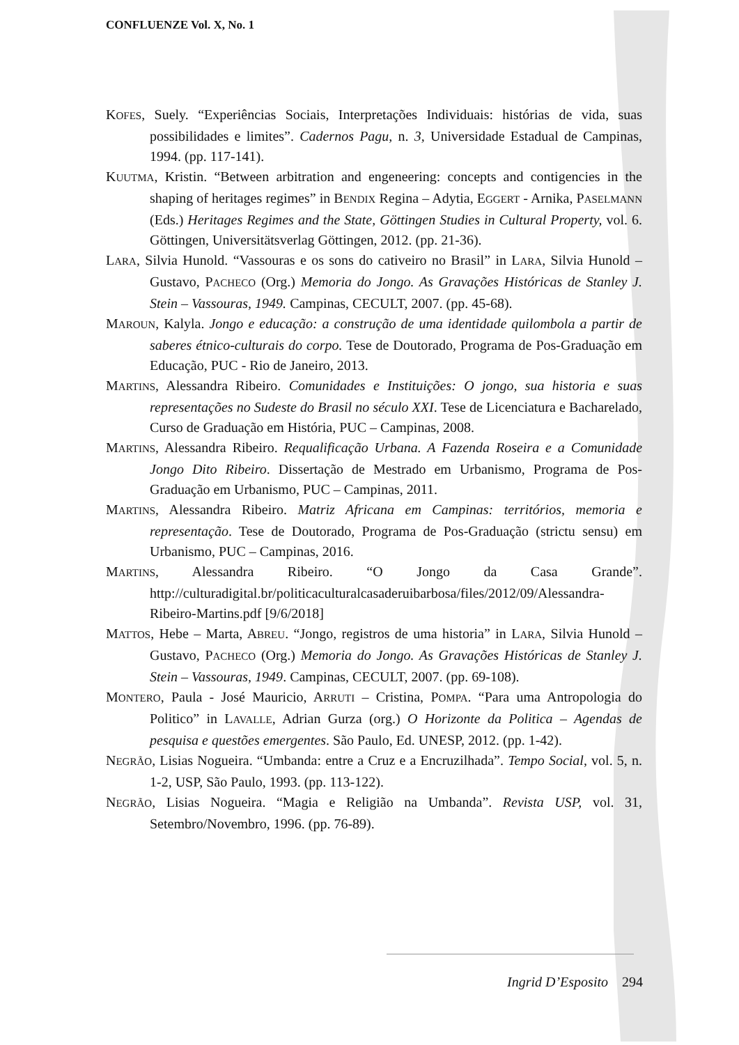CONFLUENZE Vol. X, No. 1
KOFES, Suely. “Experiências Sociais, Interpretações Individuais: histórias de vida, suas possibilidades e limites”. Cadernos Pagu, n. 3, Universidade Estadual de Campinas, 1994. (pp. 117-141).
KUUTMA, Kristin. “Between arbitration and engeneering: concepts and contigencies in the shaping of heritages regimes” in BENDIX Regina – Adytia, EGGERT - Arnika, PASELMANN (Eds.) Heritages Regimes and the State, Göttingen Studies in Cultural Property, vol. 6. Göttingen, Universitätsverlag Göttingen, 2012. (pp. 21-36).
LARA, Silvia Hunold. “Vassouras e os sons do cativeiro no Brasil” in LARA, Silvia Hunold – Gustavo, PACHECO (Org.) Memoria do Jongo. As Gravações Históricas de Stanley J. Stein – Vassouras, 1949. Campinas, CECULT, 2007. (pp. 45-68).
MAROUN, Kalyla. Jongo e educação: a construção de uma identidade quilombola a partir de saberes étnico-culturais do corpo. Tese de Doutorado, Programa de Pos-Graduação em Educação, PUC - Rio de Janeiro, 2013.
MARTINS, Alessandra Ribeiro. Comunidades e Instituições: O jongo, sua historia e suas representações no Sudeste do Brasil no século XXI. Tese de Licenciatura e Bacharelado, Curso de Graduação em História, PUC – Campinas, 2008.
MARTINS, Alessandra Ribeiro. Requalificação Urbana. A Fazenda Roseira e a Comunidade Jongo Dito Ribeiro. Dissertação de Mestrado em Urbanismo, Programa de Pos-Graduação em Urbanismo, PUC – Campinas, 2011.
MARTINS, Alessandra Ribeiro. Matriz Africana em Campinas: territórios, memoria e representação. Tese de Doutorado, Programa de Pos-Graduação (strictu sensu) em Urbanismo, PUC – Campinas, 2016.
MARTINS, Alessandra Ribeiro. “O Jongo da Casa Grande”. http://culturadigital.br/politicaculturalcasaderuibarbosa/files/2012/09/Alessandra-Ribeiro-Martins.pdf [9/6/2018]
MATTOS, Hebe – Marta, ABREU. “Jongo, registros de uma historia” in LARA, Silvia Hunold – Gustavo, PACHECO (Org.) Memoria do Jongo. As Gravações Históricas de Stanley J. Stein – Vassouras, 1949. Campinas, CECULT, 2007. (pp. 69-108).
MONTERO, Paula - José Mauricio, ARRUTI – Cristina, POMPA. “Para uma Antropologia do Politico” in LAVALLE, Adrian Gurza (org.) O Horizonte da Politica – Agendas de pesquisa e questões emergentes. São Paulo, Ed. UNESP, 2012. (pp. 1-42).
NEGRÃO, Lisias Nogueira. “Umbanda: entre a Cruz e a Encruzilhada”. Tempo Social, vol. 5, n. 1-2, USP, São Paulo, 1993. (pp. 113-122).
NEGRÃO, Lisias Nogueira. “Magia e Religião na Umbanda”. Revista USP, vol. 31, Setembro/Novembro, 1996. (pp. 76-89).
Ingrid D’Esposito 294